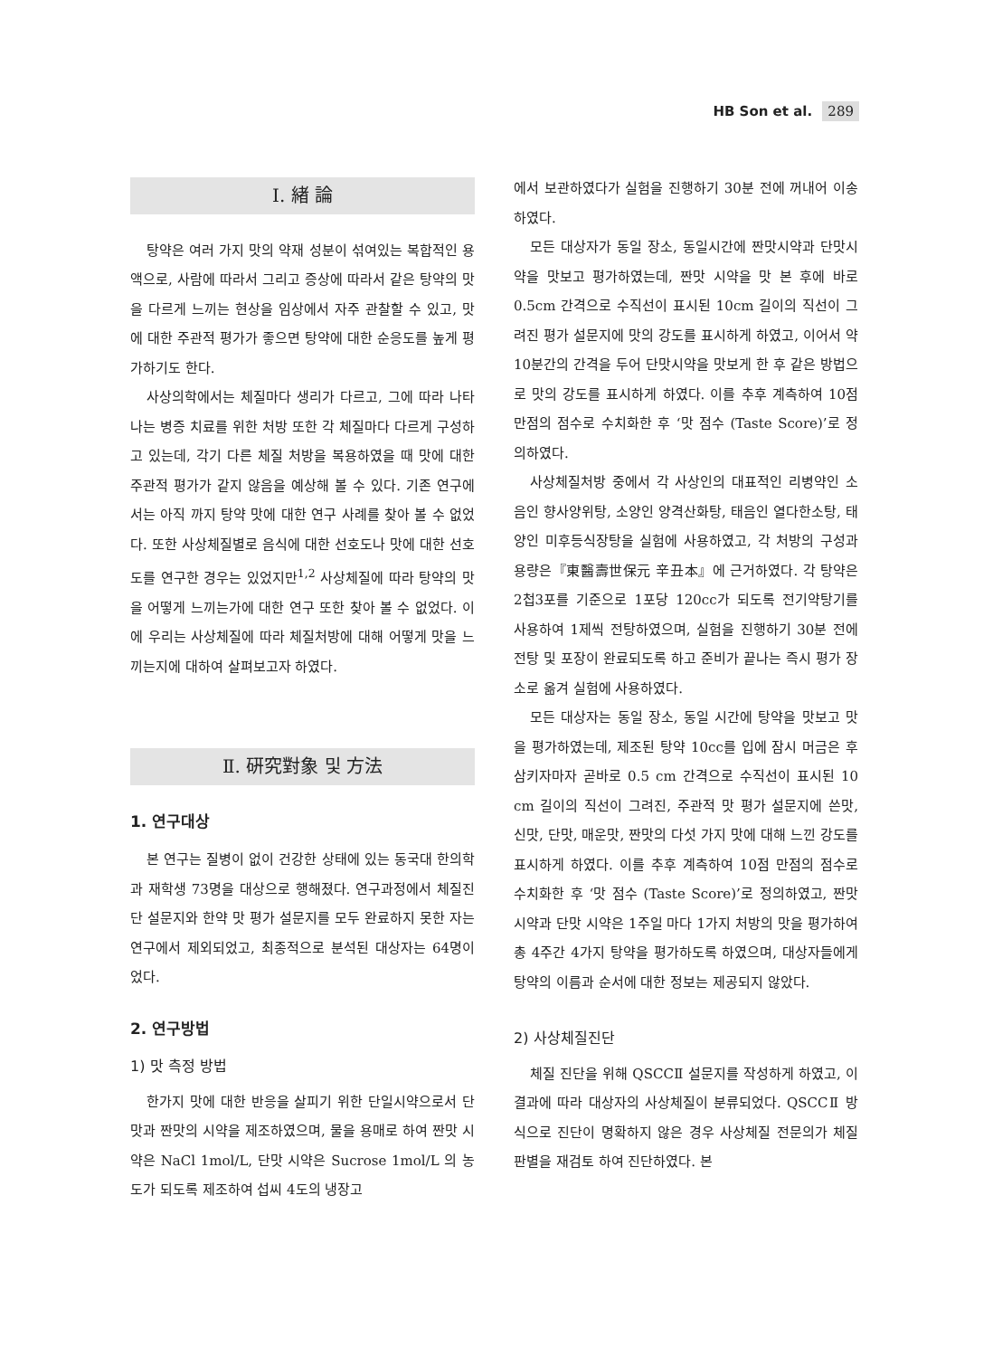HB Son et al. 289
Ⅰ. 緖 論
탕약은 여러 가지 맛의 약재 성분이 섞여있는 복합적인 용액으로, 사람에 따라서 그리고 증상에 따라서 같은 탕약의 맛을 다르게 느끼는 현상을 임상에서 자주 관찰할 수 있고, 맛에 대한 주관적 평가가 좋으면 탕약에 대한 순응도를 높게 평가하기도 한다.
사상의학에서는 체질마다 생리가 다르고, 그에 따라 나타나는 병증 치료를 위한 처방 또한 각 체질마다 다르게 구성하고 있는데, 각기 다른 체질 처방을 복용하였을 때 맛에 대한 주관적 평가가 같지 않음을 예상해 볼 수 있다. 기존 연구에서는 아직 까지 탕약 맛에 대한 연구 사례를 찾아 볼 수 없었다. 또한 사상체질별로 음식에 대한 선호도나 맛에 대한 선호도를 연구한 경우는 있었지만<sup>1,2</sup> 사상체질에 따라 탕약의 맛을 어떻게 느끼는가에 대한 연구 또한 찾아 볼 수 없었다. 이에 우리는 사상체질에 따라 체질처방에 대해 어떻게 맛을 느끼는지에 대하여 살펴보고자 하였다.
Ⅱ. 硏究對象 및 方法
1. 연구대상
본 연구는 질병이 없이 건강한 상태에 있는 동국대 한의학과 재학생 73명을 대상으로 행해졌다. 연구과정에서 체질진단 설문지와 한약 맛 평가 설문지를 모두 완료하지 못한 자는 연구에서 제외되었고, 최종적으로 분석된 대상자는 64명이었다.
2. 연구방법
1) 맛 측정 방법
한가지 맛에 대한 반응을 살피기 위한 단일시약으로서 단맛과 짠맛의 시약을 제조하였으며, 물을 용매로 하여 짠맛 시약은 NaCl 1mol/L, 단맛 시약은 Sucrose 1mol/L 의 농도가 되도록 제조하여 섭씨 4도의 냉장고
에서 보관하였다가 실험을 진행하기 30분 전에 꺼내어 이송하였다.
모든 대상자가 동일 장소, 동일시간에 짠맛시약과 단맛시약을 맛보고 평가하였는데, 짠맛 시약을 맛 본 후에 바로 0.5cm 간격으로 수직선이 표시된 10cm 길이의 직선이 그려진 평가 설문지에 맛의 강도를 표시하게 하였고, 이어서 약 10분간의 간격을 두어 단맛시약을 맛보게 한 후 같은 방법으로 맛의 강도를 표시하게 하였다. 이를 추후 계측하여 10점 만점의 점수로 수치화한 후 ‘맛 점수 (Taste Score)’로 정의하였다.
사상체질처방 중에서 각 사상인의 대표적인 리병약인 소음인 향사양위탕, 소양인 양격산화탕, 태음인 열다한소탕, 태양인 미후등식장탕을 실험에 사용하였고, 각 처방의 구성과 용량은『東醫壽世保元 辛丑本』에 근거하였다. 각 탕약은 2첩3포를 기준으로 1포당 120cc가 되도록 전기약탕기를 사용하여 1제씩 전탕하였으며, 실험을 진행하기 30분 전에 전탕 및 포장이 완료되도록 하고 준비가 끝나는 즉시 평가 장소로 옮겨 실험에 사용하였다.
모든 대상자는 동일 장소, 동일 시간에 탕약을 맛보고 맛을 평가하였는데, 제조된 탕약 10cc를 입에 잠시 머금은 후 삼키자마자 곧바로 0.5 cm 간격으로 수직선이 표시된 10 cm 길이의 직선이 그려진, 주관적 맛 평가 설문지에 쓴맛, 신맛, 단맛, 매운맛, 짠맛의 다섯 가지 맛에 대해 느낀 강도를 표시하게 하였다. 이를 추후 계측하여 10점 만점의 점수로 수치화한 후 ‘맛 점수 (Taste Score)’로 정의하였고, 짠맛 시약과 단맛 시약은 1주일 마다 1가지 처방의 맛을 평가하여 총 4주간 4가지 탕약을 평가하도록 하였으며, 대상자들에게 탕약의 이름과 순서에 대한 정보는 제공되지 않았다.
2) 사상체질진단
체질 진단을 위해 QSCCⅡ 설문지를 작성하게 하였고, 이 결과에 따라 대상자의 사상체질이 분류되었다. QSCCⅡ 방식으로 진단이 명확하지 않은 경우 사상체질 전문의가 체질판별을 재검토 하여 진단하였다. 본